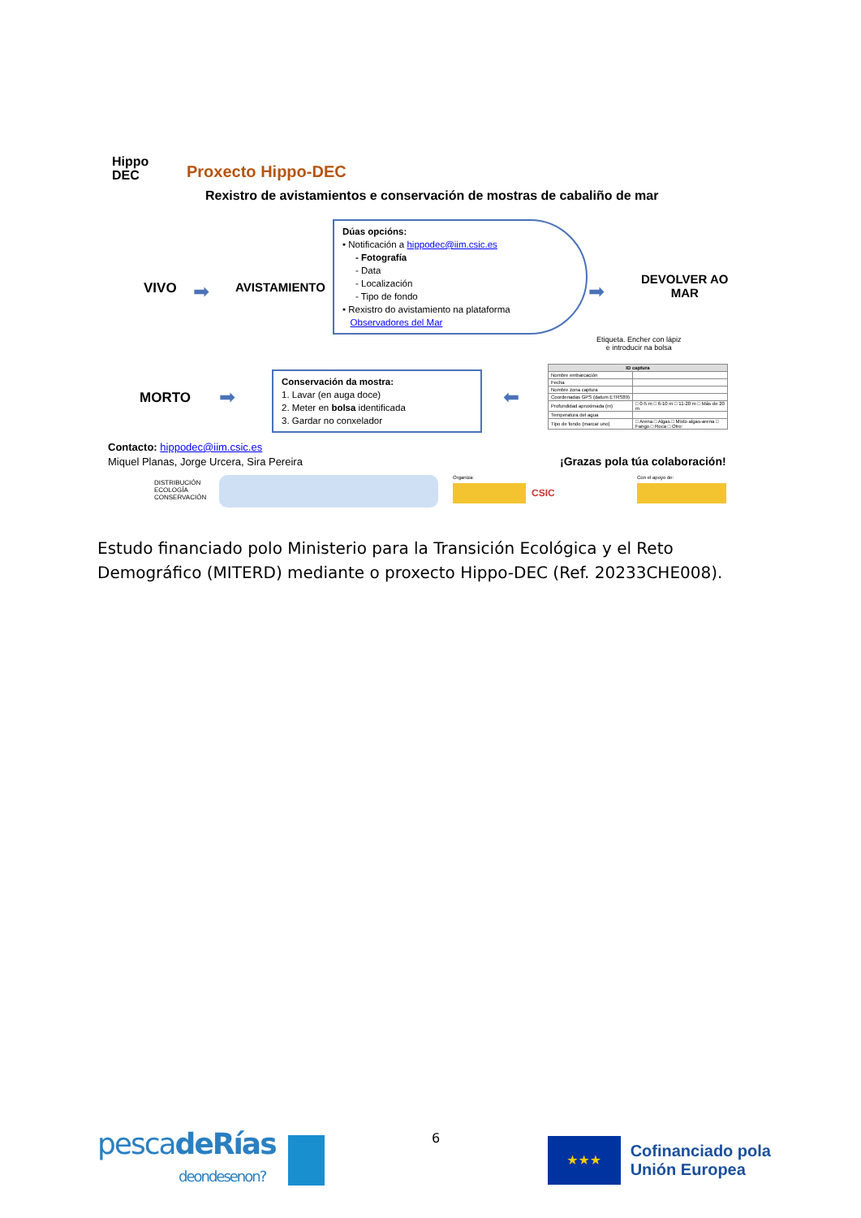Hippo
DEC
Proxecto Hippo-DEC
Rexistro de avistamientos e conservación de mostras de cabaliño de mar
VIVO ➡ AVISTAMIENTO
Dúas opcións:
• Notificación a hippodec@iim.csic.es
- Fotografía
- Data
- Localización
- Tipo de fondo
• Rexistro do avistamiento na plataforma
Observadores del Mar
➡
DEVOLVER AO
MAR
Etiqueta. Encher con lápiz
e introducir na bolsa
MORTO ➡
Conservación da mostra:
1. Lavar (en auga doce)
2. Meter en bolsa identificada
3. Gardar no conxelador
⬅
| ID captura | |
| Nombre embarcación | |
| Fecha | |
| Nombre zona captura | |
| Coordenadas GPS (datum ETRS89) | |
| Profundidad aproximada (m) | □ 0-5 m □ 6-10 m □ 11-20 m □ Más de 20 m |
| Temperatura del agua | |
| Tipo de fondo (marcar uno) | □ Arena □ Algas □ Mixto algas-arena □ Fango □ Roca □ Otro: |
Contacto: hippodec@iim.csic.es
Miquel Planas, Jorge Urcera, Sira Pereira
¡Grazas pola túa colaboración!
DISTRIBUCIÓN
ECOLOGÍA
CONSERVACIÓN
Organiza:
CSIC
Con el apoyo de:
Estudo financiado polo Ministerio para la Transición Ecológica y el Reto Demográfico (MITERD) mediante o proxecto Hippo-DEC (Ref. 20233CHE008).
pescadeRías
deondesenon?
6
★★★
Cofinanciado pola
Unión Europea